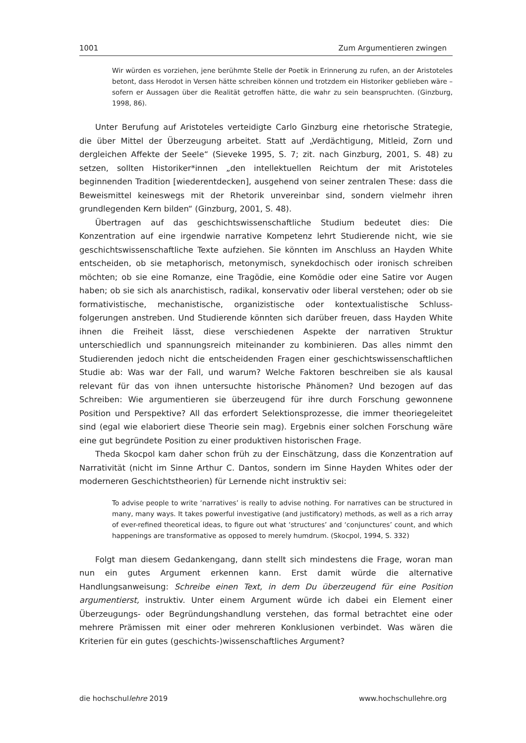1001 Zum Argumentieren zwingen
Wir würden es vorziehen, jene berühmte Stelle der Poetik in Erinnerung zu rufen, an der Aristoteles betont, dass Herodot in Versen hätte schreiben können und trotzdem ein Historiker geblieben wäre – sofern er Aussagen über die Realität getroffen hätte, die wahr zu sein beanspruchten. (Ginzburg, 1998, 86).
Unter Berufung auf Aristoteles verteidigte Carlo Ginzburg eine rhetorische Strategie, die über Mittel der Überzeugung arbeitet. Statt auf „Verdächtigung, Mitleid, Zorn und dergleichen Affekte der Seele“ (Sieveke 1995, S. 7; zit. nach Ginzburg, 2001, S. 48) zu setzen, sollten Historiker*innen „den intellektuellen Reichtum der mit Aristoteles beginnenden Tradition [wiederentdecken], ausgehend von seiner zentralen These: dass die Beweismittel keineswegs mit der Rhetorik unvereinbar sind, sondern vielmehr ihren grundlegenden Kern bilden“ (Ginzburg, 2001, S. 48).
Übertragen auf das geschichtswissenschaftliche Studium bedeutet dies: Die Konzentration auf eine irgendwie narrative Kompetenz lehrt Studierende nicht, wie sie geschichtswissenschaftliche Texte aufziehen. Sie könnten im Anschluss an Hayden White entscheiden, ob sie metaphorisch, metonymisch, synekdochisch oder ironisch schreiben möchten; ob sie eine Romanze, eine Tragödie, eine Komödie oder eine Satire vor Augen haben; ob sie sich als anarchistisch, radikal, konservativ oder liberal verstehen; oder ob sie formativistische, mechanistische, organizistische oder kontextualistische Schluss­folgerungen anstreben. Und Studierende könnten sich darüber freuen, dass Hayden White ihnen die Freiheit lässt, diese verschiedenen Aspekte der narrativen Struktur unterschiedlich und spannungsreich miteinander zu kombinieren. Das alles nimmt den Studierenden jedoch nicht die entscheidenden Fragen einer geschichtswissenschaftlichen Studie ab: Was war der Fall, und warum? Welche Faktoren beschreiben sie als kausal relevant für das von ihnen untersuchte historische Phänomen? Und bezogen auf das Schreiben: Wie argumentieren sie überzeugend für ihre durch Forschung gewonnene Position und Perspektive? All das erfordert Selektionsprozesse, die immer theoriegeleitet sind (egal wie elaboriert diese Theorie sein mag). Ergebnis einer solchen Forschung wäre eine gut begründete Position zu einer produktiven historischen Frage.
Theda Skocpol kam daher schon früh zu der Einschätzung, dass die Konzentration auf Narrativität (nicht im Sinne Arthur C. Dantos, sondern im Sinne Hayden Whites oder der moderneren Geschichtstheorien) für Lernende nicht instruktiv sei:
To advise people to write ‘narratives’ is really to advise nothing. For narratives can be structured in many, many ways. It takes powerful investigative (and justificatory) methods, as well as a rich array of ever-refined theoretical ideas, to figure out what ‘structures’ and ‘conjunctures’ count, and which happenings are transformative as opposed to merely humdrum. (Skocpol, 1994, S. 332)
Folgt man diesem Gedankengang, dann stellt sich mindestens die Frage, woran man nun ein gutes Argument erkennen kann. Erst damit würde die alternative Handlungsanweisung: Schreibe einen Text, in dem Du überzeugend für eine Position argumentierst, instruktiv. Unter einem Argument würde ich dabei ein Element einer Überzeugungs- oder Begründungshandlung verstehen, das formal betrachtet eine oder mehrere Prämissen mit einer oder mehreren Konklusionen verbindet. Was wären die Kriterien für ein gutes (geschichts-)wissenschaftliches Argument?
die hochschullehre 2019 www.hochschullehre.org